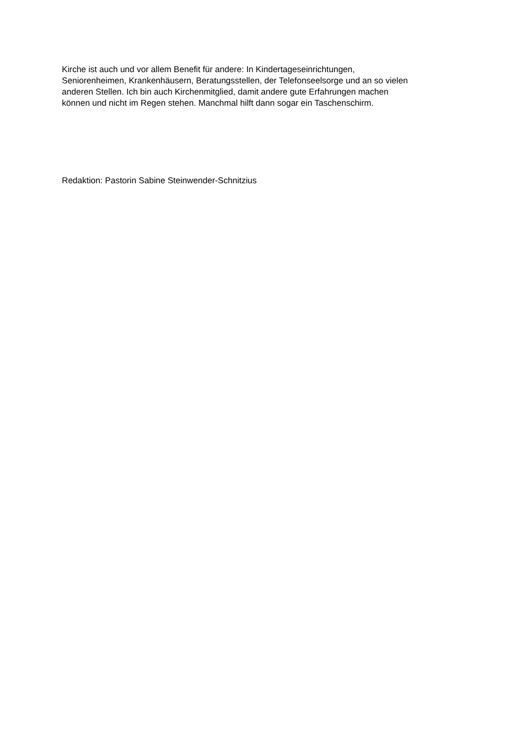Kirche ist auch und vor allem Benefit für andere: In Kindertageseinrichtungen,
Seniorenheimen, Krankenhäusern, Beratungsstellen, der Telefonseelsorge und an so vielen
anderen Stellen. Ich bin auch Kirchenmitglied, damit andere gute Erfahrungen machen
können und nicht im Regen stehen. Manchmal hilft dann sogar ein Taschenschirm.
Redaktion: Pastorin Sabine Steinwender-Schnitzius